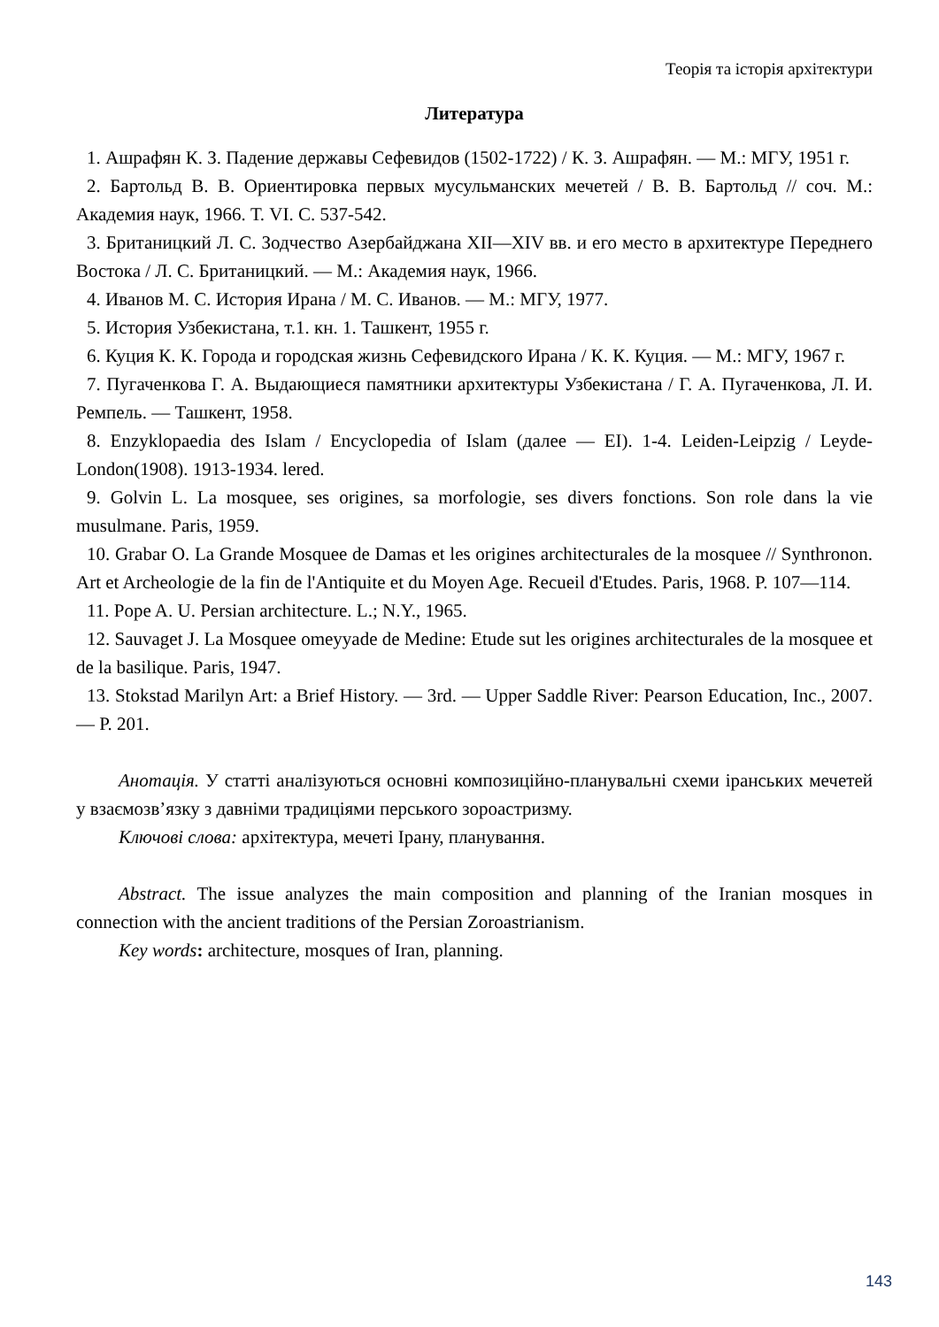Теорія та історія архітектури
Литература
1. Ашрафян К. З. Падение державы Сефевидов (1502-1722) / К. З. Ашрафян. — М.: МГУ, 1951 г.
2. Бартольд В. В. Ориентировка первых мусульманских мечетей / В. В. Бартольд // соч. М.: Академия наук, 1966. Т. VI. С. 537-542.
3. Британицкий Л. С. Зодчество Азербайджана XII—XIV вв. и его место в архитектуре Переднего Востока / Л. С. Британицкий. — М.: Академия наук, 1966.
4. Иванов М. С. История Ирана / М. С. Иванов. — М.: МГУ, 1977.
5. История Узбекистана, т.1. кн. 1. Ташкент, 1955 г.
6. Куция К. К. Города и городская жизнь Сефевидского Ирана / К. К. Куция. — М.: МГУ, 1967 г.
7. Пугаченкова Г. А. Выдающиеся памятники архитектуры Узбекистана / Г. А. Пугаченкова, Л. И. Ремпель. — Ташкент, 1958.
8. Enzyklopaedia des Islam / Encyclopedia of Islam (далее — EI). 1-4. Leiden-Leipzig / Leyde-London(1908). 1913-1934. lered.
9. Golvin L. La mosquee, ses origines, sa morfologie, ses divers fonctions. Son role dans la vie musulmane. Paris, 1959.
10. Grabar O. La Grande Mosquee de Damas et les origines architecturales de la mosquee // Synthronon. Art et Archeologie de la fin de l'Antiquite et du Moyen Age. Recueil d'Etudes. Paris, 1968. P. 107—114.
11. Pope A. U. Persian architecture. L.; N.Y., 1965.
12. Sauvaget J. La Mosquee omeyyade de Medine: Etude sut les origines architecturales de la mosquee et de la basilique. Paris, 1947.
13. Stokstad Marilyn Art: a Brief History. — 3rd. — Upper Saddle River: Pearson Education, Inc., 2007. — P. 201.
Анотація. У статті аналізуються основні композиційно-планувальні схеми іранських мечетей у взаємозв’язку з давніми традиціями перського зороастризму.
Ключові слова: архітектура, мечеті Ірану, планування.
Abstract. The issue analyzes the main composition and planning of the Iranian mosques in connection with the ancient traditions of the Persian Zoroastrianism.
Key words: architecture, mosques of Iran, planning.
143